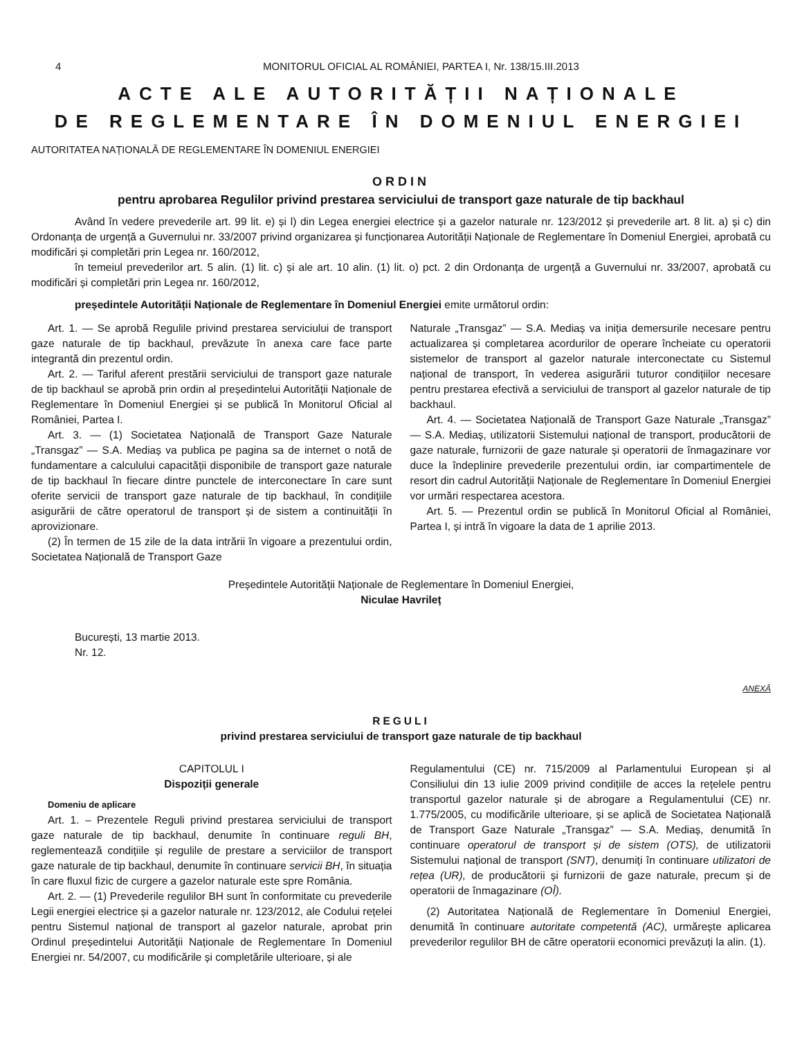4 MONITORUL OFICIAL AL ROMÂNIEI, PARTEA I, Nr. 138/15.III.2013
ACTE ALE AUTORITĂȚII NAȚIONALE
DE REGLEMENTARE ÎN DOMENIUL ENERGIEI
AUTORITATEA NAȚIONALĂ DE REGLEMENTARE ÎN DOMENIUL ENERGIEI
ORDIN
pentru aprobarea Regulilor privind prestarea serviciului de transport gaze naturale de tip backhaul
Având în vedere prevederile art. 99 lit. e) și l) din Legea energiei electrice și a gazelor naturale nr. 123/2012 și prevederile art. 8 lit. a) și c) din Ordonanța de urgență a Guvernului nr. 33/2007 privind organizarea și funcționarea Autorității Naționale de Reglementare în Domeniul Energiei, aprobată cu modificări și completări prin Legea nr. 160/2012,
în temeiul prevederilor art. 5 alin. (1) lit. c) și ale art. 10 alin. (1) lit. o) pct. 2 din Ordonanța de urgență a Guvernului nr. 33/2007, aprobată cu modificări și completări prin Legea nr. 160/2012,
președintele Autorității Naționale de Reglementare în Domeniul Energiei emite următorul ordin:
Art. 1. — Se aprobă Regulile privind prestarea serviciului de transport gaze naturale de tip backhaul, prevăzute în anexa care face parte integrantă din prezentul ordin.
Art. 2. — Tariful aferent prestării serviciului de transport gaze naturale de tip backhaul se aprobă prin ordin al președintelui Autorității Naționale de Reglementare în Domeniul Energiei și se publică în Monitorul Oficial al României, Partea I.
Art. 3. — (1) Societatea Națională de Transport Gaze Naturale „Transgaz” — S.A. Mediaș va publica pe pagina sa de internet o notă de fundamentare a calculului capacității disponibile de transport gaze naturale de tip backhaul în fiecare dintre punctele de interconectare în care sunt oferite servicii de transport gaze naturale de tip backhaul, în condițiile asigurării de către operatorul de transport și de sistem a continuității în aprovizionare.
(2) În termen de 15 zile de la data intrării în vigoare a prezentului ordin, Societatea Națională de Transport Gaze
Naturale „Transgaz” — S.A. Mediaș va iniția demersurile necesare pentru actualizarea și completarea acordurilor de operare încheiate cu operatorii sistemelor de transport al gazelor naturale interconectate cu Sistemul național de transport, în vederea asigurării tuturor condițiilor necesare pentru prestarea efectivă a serviciului de transport al gazelor naturale de tip backhaul.
Art. 4. — Societatea Națională de Transport Gaze Naturale „Transgaz” — S.A. Mediaș, utilizatorii Sistemului național de transport, producătorii de gaze naturale, furnizorii de gaze naturale și operatorii de înmagazinare vor duce la îndeplinire prevederile prezentului ordin, iar compartimentele de resort din cadrul Autorității Naționale de Reglementare în Domeniul Energiei vor urmări respectarea acestora.
Art. 5. — Prezentul ordin se publică în Monitorul Oficial al României, Partea I, și intră în vigoare la data de 1 aprilie 2013.
Președintele Autorității Naționale de Reglementare în Domeniul Energiei,
Niculae Havrileț
București, 13 martie 2013.
Nr. 12.
ANEXĂ
REGULI
privind prestarea serviciului de transport gaze naturale de tip backhaul
CAPITOLUL I
Dispoziții generale
Domeniu de aplicare
Art. 1. – Prezentele Reguli privind prestarea serviciului de transport gaze naturale de tip backhaul, denumite în continuare reguli BH, reglementează condițiile și regulile de prestare a serviciilor de transport gaze naturale de tip backhaul, denumite în continuare servicii BH, în situația în care fluxul fizic de curgere a gazelor naturale este spre România.
Art. 2. — (1) Prevederile regulilor BH sunt în conformitate cu prevederile Legii energiei electrice și a gazelor naturale nr. 123/2012, ale Codului rețelei pentru Sistemul național de transport al gazelor naturale, aprobat prin Ordinul președintelui Autorității Naționale de Reglementare în Domeniul Energiei nr. 54/2007, cu modificările și completările ulterioare, și ale
Regulamentului (CE) nr. 715/2009 al Parlamentului European și al Consiliului din 13 iulie 2009 privind condițiile de acces la rețelele pentru transportul gazelor naturale și de abrogare a Regulamentului (CE) nr. 1.775/2005, cu modificările ulterioare, și se aplică de Societatea Națională de Transport Gaze Naturale „Transgaz” — S.A. Mediaș, denumită în continuare operatorul de transport și de sistem (OTS), de utilizatorii Sistemului național de transport (SNT), denumiți în continuare utilizatori de rețea (UR), de producătorii și furnizorii de gaze naturale, precum și de operatorii de înmagazinare (OÎ).
(2) Autoritatea Națională de Reglementare în Domeniul Energiei, denumită în continuare autoritate competentă (AC), urmărește aplicarea prevederilor regulilor BH de către operatorii economici prevăzuți la alin. (1).